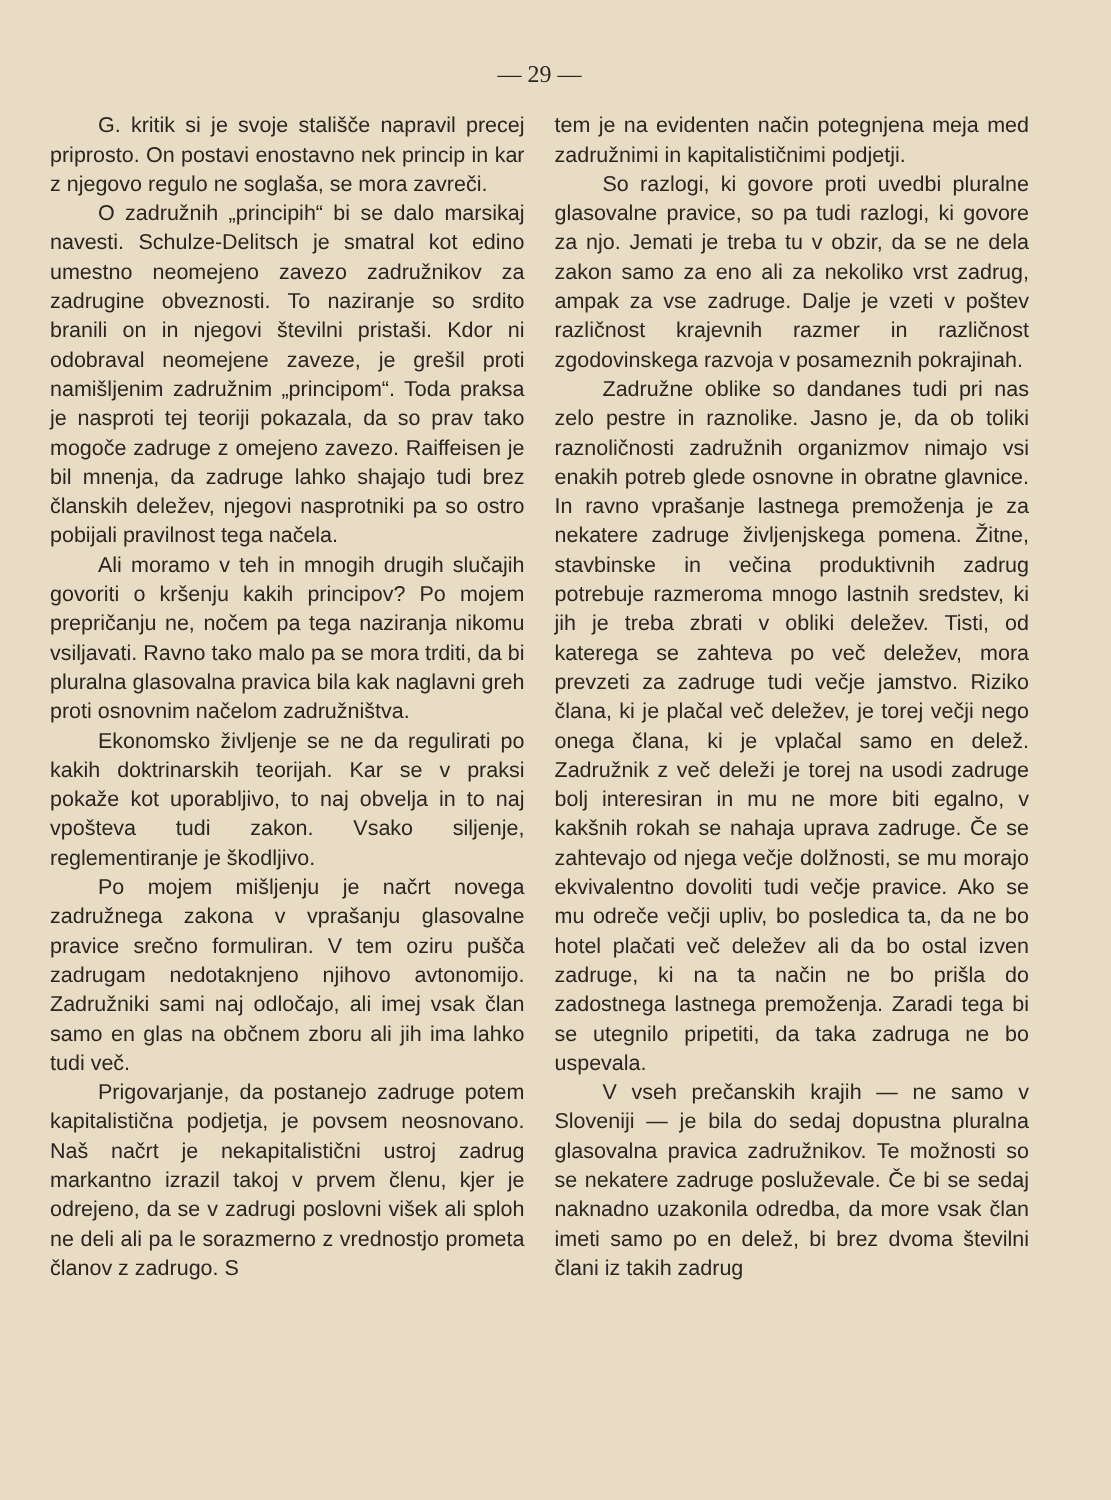— 29 —
G. kritik si je svoje stališče napravil precej priprosto. On postavi enostavno nek princip in kar z njegovo regulo ne soglaša, se mora zavreči.
O zadružnih „principih“ bi se dalo marsikaj navesti. Schulze-Delitsch je smatral kot edino umestno neomejeno zavezo zadružnikov za zadrugine obveznosti. To naziranje so srdito branili on in njegovi številni pristaši. Kdor ni odobraval neomejene zaveze, je grešil proti namišljenim zadružnim „principom“. Toda praksa je nasproti tej teoriji pokazala, da so prav tako mogoče zadruge z omejeno zavezo. Raiffeisen je bil mnenja, da zadruge lahko shajajo tudi brez članskih deležev, njegovi nasprotniki pa so ostro pobijali pravilnost tega načela.
Ali moramo v teh in mnogih drugih slučajih govoriti o kršenju kakih principov? Po mojem prepričanju ne, nočem pa tega naziranja nikomu vsiljavati. Ravno tako malo pa se mora trditi, da bi pluralna glasovalna pravica bila kak naglavni greh proti osnovnim načelom zadružništva.
Ekonomsko življenje se ne da regulirati po kakih doktrinarskih teorijah. Kar se v praksi pokaže kot uporabljivo, to naj obvelja in to naj vpošteva tudi zakon. Vsako siljenje, reglementiranje je škodljivo.
Po mojem mišljenju je načrt novega zadružnega zakona v vprašanju glasovalne pravice srečno formuliran. V tem oziru pušča zadrugam nedotaknjeno njihovo avtonomijo. Zadružniki sami naj odločajo, ali imej vsak član samo en glas na občnem zboru ali jih ima lahko tudi več.
Prigovarjanje, da postanejo zadruge potem kapitalistična podjetja, je povsem neosnovano. Naš načrt je nekapitalistični ustroj zadrug markantno izrazil takoj v prvem členu, kjer je odrejeno, da se v zadrugi poslovni višek ali sploh ne deli ali pa le sorazmerno z vrednostjo prometa članov z zadrugo. S
tem je na evidenten način potegnjena meja med zadružnimi in kapitalističnimi podjetji.
So razlogi, ki govore proti uvedbi pluralne glasovalne pravice, so pa tudi razlogi, ki govore za njo. Jemati je treba tu v obzir, da se ne dela zakon samo za eno ali za nekoliko vrst zadrug, ampak za vse zadruge. Dalje je vzeti v pоštev različnost krajevnih razmer in različnost zgodovinskega razvoja v posameznih pokrajinah.
Zadružne oblike so dandanes tudi pri nas zelo pestre in raznolike. Jasno je, da ob toliki raznoličnosti zadružnih organizmov nimajo vsi enakih potreb glede osnovne in obratne glavnice. In ravno vprašanje lastnega premoženja je za nekatere zadruge življenjskega pomena. Žitne, stavbinske in večina produktivnih zadrug potrebuje razmeroma mnogo lastnih sredstev, ki jih je treba zbrati v obliki deležev. Tisti, od katerega se zahteva po več deležev, mora prevzeti za zadruge tudi večje jamstvo. Riziko člana, ki je plačal več deležev, je torej večji nego onega člana, ki je vplačal samo en delež. Zadružnik z več deleži je torej na usodi zadruge bolj interesiran in mu ne more biti egalno, v kakšnih rokah se nahaja uprava zadruge. Če se zahtevajo od njega večje dolžnosti, se mu morajo ekvivalentno dovoliti tudi večje pravice. Ako se mu odreče večji upliv, bo posledica ta, da ne bo hotel plačati več deležev ali da bo ostal izven zadruge, ki na ta način ne bo prišla do zadostnega lastnega premoženja. Zaradi tega bi se utegnilo pripetiti, da taka zadruga ne bo uspevala.
V vseh prečanskih krajih — ne samo v Sloveniji — je bila do sedaj dopustna pluralna glasovalna pravica zadružnikov. Te možnosti so se nekatere zadruge posluževale. Če bi se sedaj naknadno uzakonila odredba, da more vsak član imeti samo po en delež, bi brez dvoma številni člani iz takih zadrug